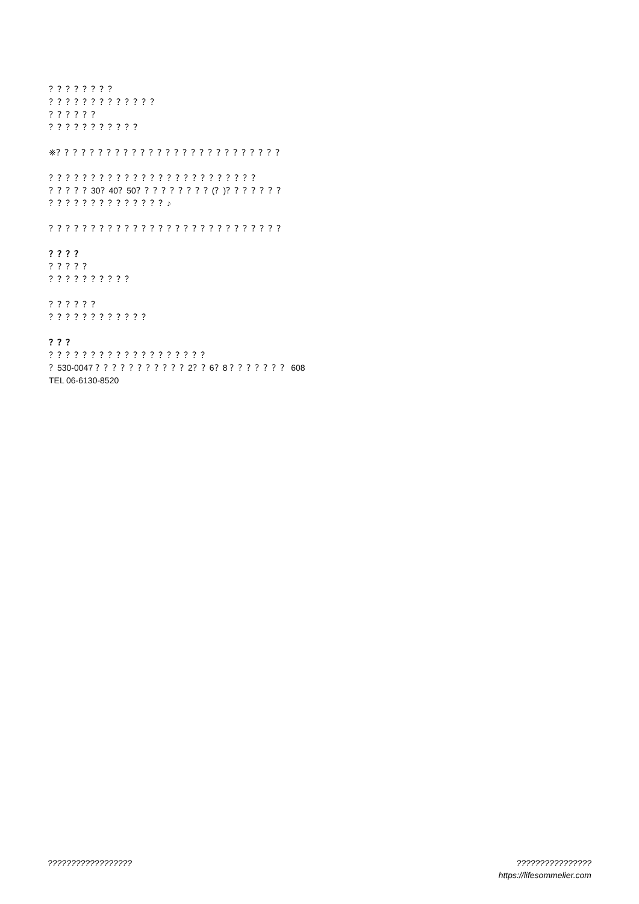？？？？？？？？
？？？？？？？？？？？？？
？？？？？？
？？？？？？？？？？？
※？？？？？？？？？？？？？？？？？？？？？？？？？？？
？？？？？？？？？？？？？？？？？？？？？？？？？
？？？？？30？40？50？？？？？？？？？(？)？？？？？？？
？？？？？？？？？？？？？？♪
？？？？？？？？？？？？？？？？？？？？？？？？？？？？
？？？？
？？？？？
？？？？？？？？？？
？？？？？？
？？？？？？？？？？？？
？？？
？？？？？？？？？？？？？？？？？？？
？530-0047 ？？？？？？？？？？？2？？6？8 ？？？？？？？ 608
TEL 06-6130-8520
?????????????????? ????????????????
https://lifesommelier.com